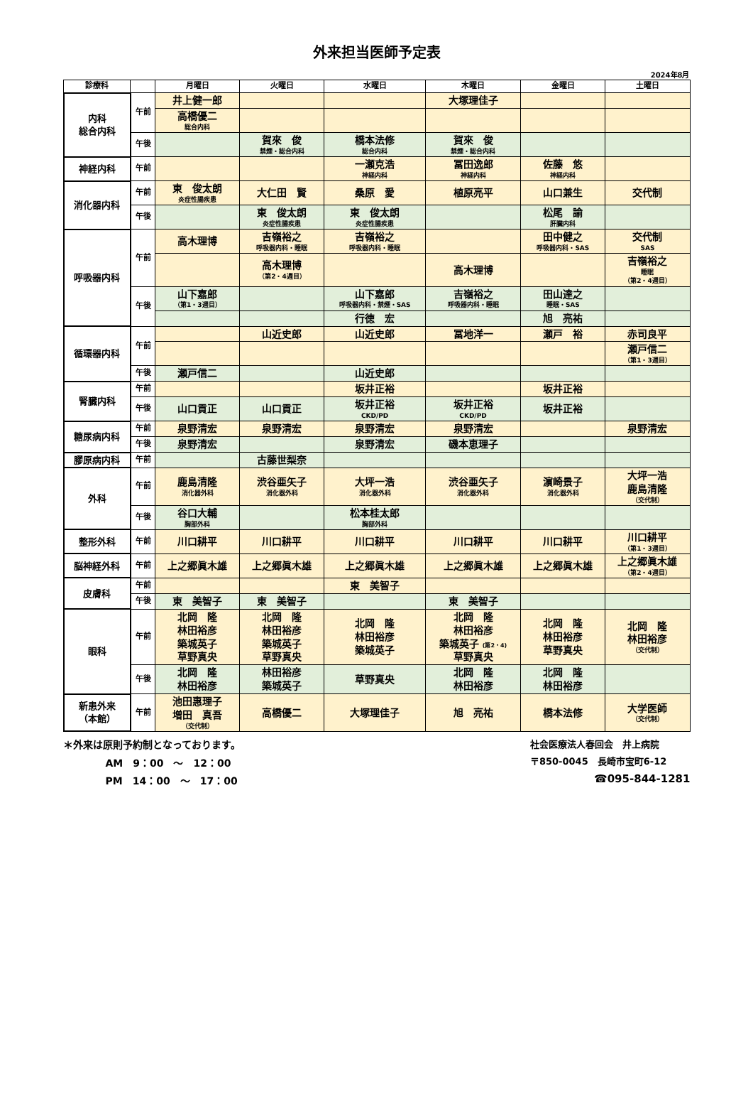外来担当医師予定表
2024年8月
| 診療科 | | 月曜日 | 火曜日 | 水曜日 | 木曜日 | 金曜日 | 土曜日 |
| --- | --- | --- | --- | --- | --- | --- | --- |
| 内科 総合内科 | 午前 | 井上健一郎 | | | 大塚理佳子 | | |
| | | 高橋優二 総合内科 | | | | | |
| | 午後 | | 賀來 俊 禁煙・総合内科 | 橋本法修 総合内科 | 賀來 俊 禁煙・総合内科 | | |
| 神経内科 | 午前 | | | 一瀬克浩 神経内科 | 冨田逸郎 神経内科 | 佐藤 悠 神経内科 | |
| 消化器内科 | 午前 | 東 俊太朗 炎症性腸疾患 | 大仁田 賢 | 桑原 愛 | 植原亮平 | 山口兼生 | 交代制 |
| | 午後 | | 東 俊太朗 炎症性腸疾患 | 東 俊太朗 炎症性腸疾患 | | 松尾 諭 肝臓内科 | |
| 呼吸器内科 | 午前 | 高木理博 | 吉嶺裕之 呼吸器内科・睡眠 | 吉嶺裕之 呼吸器内科・睡眠 | | 田中健之 呼吸器内科・SAS | 交代制 SAS |
| | | | 高木理博 （第2・4週目） | | 高木理博 | | 吉嶺裕之 睡眠 （第2・4週目） |
| | 午後 | 山下嘉郎 （第1・3週目） | | 山下嘉郎 呼吸器内科・禁煙・SAS | 吉嶺裕之 呼吸器内科・睡眠 | 田山達之 睡眠・SAS | |
| | | | | 行徳 宏 | | 旭 亮祐 | |
| 循環器内科 | 午前 | | 山近史郎 | 山近史郎 | 冨地洋一 | 瀬戸 裕 | 赤司良平 |
| | | | | | | | 瀬戸信二 （第1・3週目） |
| | 午後 | 瀬戸信二 | | 山近史郎 | | | |
| 腎臓内科 | 午前 | | | 坂井正裕 | | 坂井正裕 | |
| | 午後 | 山口貢正 | 山口貢正 | 坂井正裕 CKD/PD | 坂井正裕 CKD/PD | 坂井正裕 | |
| 糖尿病内科 | 午前 | 泉野清宏 | 泉野清宏 | 泉野清宏 | 泉野清宏 | | 泉野清宏 |
| | 午後 | 泉野清宏 | | 泉野清宏 | 磯本恵理子 | | |
| 膠原病内科 | 午前 | | 古藤世梨奈 | | | | |
| 外科 | 午前 | 鹿島清隆 消化器外科 | 渋谷亜矢子 消化器外科 | 大坪一浩 消化器外科 | 渋谷亜矢子 消化器外科 | 濵崎景子 消化器外科 | 大坪一浩 鹿島清隆 （交代制） |
| | 午後 | 谷口大輔 胸部外科 | | 松本桂太郎 胸部外科 | | | |
| 整形外科 | 午前 | 川口耕平 | 川口耕平 | 川口耕平 | 川口耕平 | 川口耕平 | 川口耕平 （第1・3週目） |
| 脳神経外科 | 午前 | 上之郷眞木雄 | 上之郷眞木雄 | 上之郷眞木雄 | 上之郷眞木雄 | 上之郷眞木雄 | 上之郷眞木雄 （第2・4週目） |
| 皮膚科 | 午前 | | | 東 美智子 | | | |
| | 午後 | 東 美智子 | 東 美智子 | | 東 美智子 | | |
| 眼科 | 午前 | 北岡 隆 林田裕彦 築城英子 草野真央 | 北岡 隆 林田裕彦 築城英子 草野真央 | 北岡 隆 林田裕彦 築城英子 | 北岡 隆 林田裕彦 築城英子 (第2・4) 草野真央 | 北岡 隆 林田裕彦 草野真央 | 北岡 隆 林田裕彦 （交代制） |
| | 午後 | 北岡 隆 林田裕彦 | 林田裕彦 築城英子 | 草野真央 | 北岡 隆 林田裕彦 | 北岡 隆 林田裕彦 | |
| 新患外来 （本館） | 午前 | 池田惠理子 増田 真吾 （交代制） | 高橋優二 | 大塚理佳子 | 旭 亮祐 | 橋本法修 | 大学医師 （交代制） |
＊外来は原則予約制となっております。
AM　9：00　～　12：00
PM　14：00　～　17：00
社会医療法人春回会　井上病院
〒850-0045　長崎市宝町6-12
☎095-844-1281